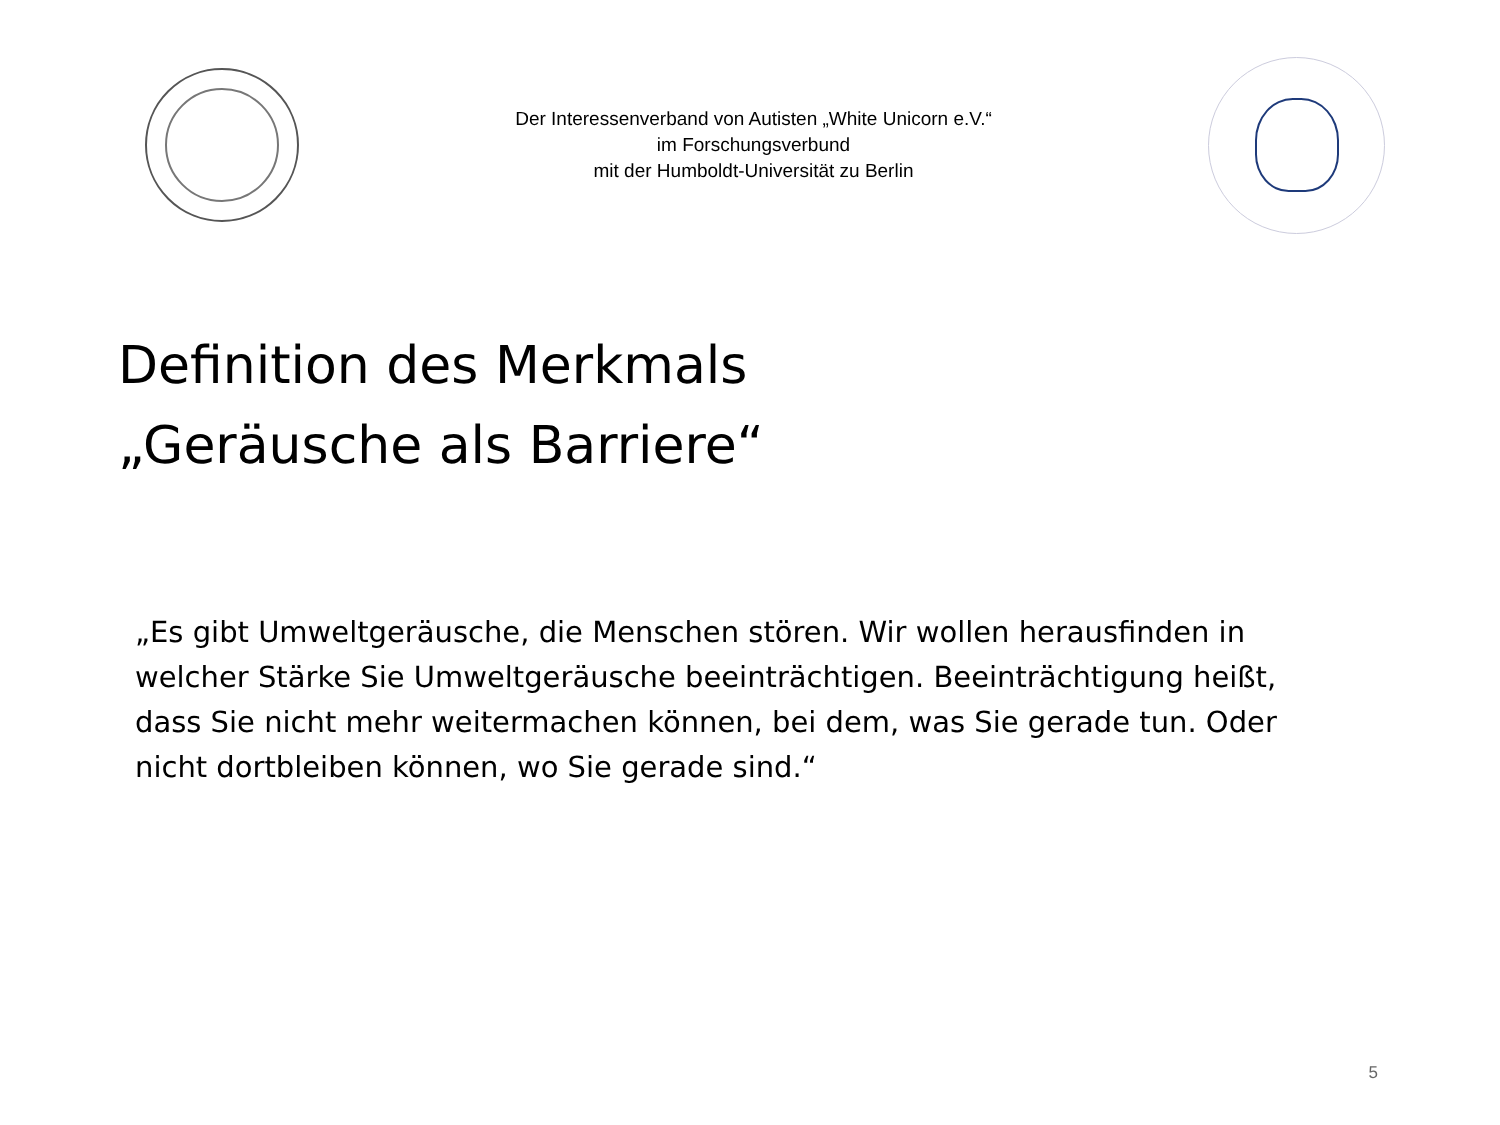Der Interessenverband von Autisten „White Unicorn e.V.“
im Forschungsverbund
mit der Humboldt-Universität zu Berlin
Definition des Merkmals
„Geräusche als Barriere“
„Es gibt Umweltgeräusche, die Menschen stören. Wir wollen herausfinden in welcher Stärke Sie Umweltgeräusche beeinträchtigen. Beeinträchtigung heißt, dass Sie nicht mehr weitermachen können, bei dem, was Sie gerade tun. Oder nicht dortbleiben können, wo Sie gerade sind.“
5